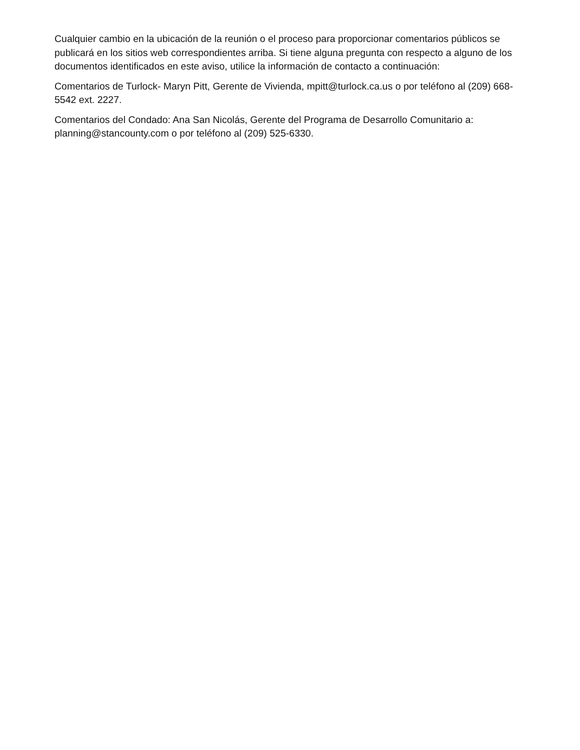Cualquier cambio en la ubicación de la reunión o el proceso para proporcionar comentarios públicos se publicará en los sitios web correspondientes arriba. Si tiene alguna pregunta con respecto a alguno de los documentos identificados en este aviso, utilice la información de contacto a continuación:
Comentarios de Turlock- Maryn Pitt, Gerente de Vivienda, mpitt@turlock.ca.us o por teléfono al (209) 668-5542 ext. 2227.
Comentarios del Condado: Ana San Nicolás, Gerente del Programa de Desarrollo Comunitario a: planning@stancounty.com o por teléfono al (209) 525-6330.